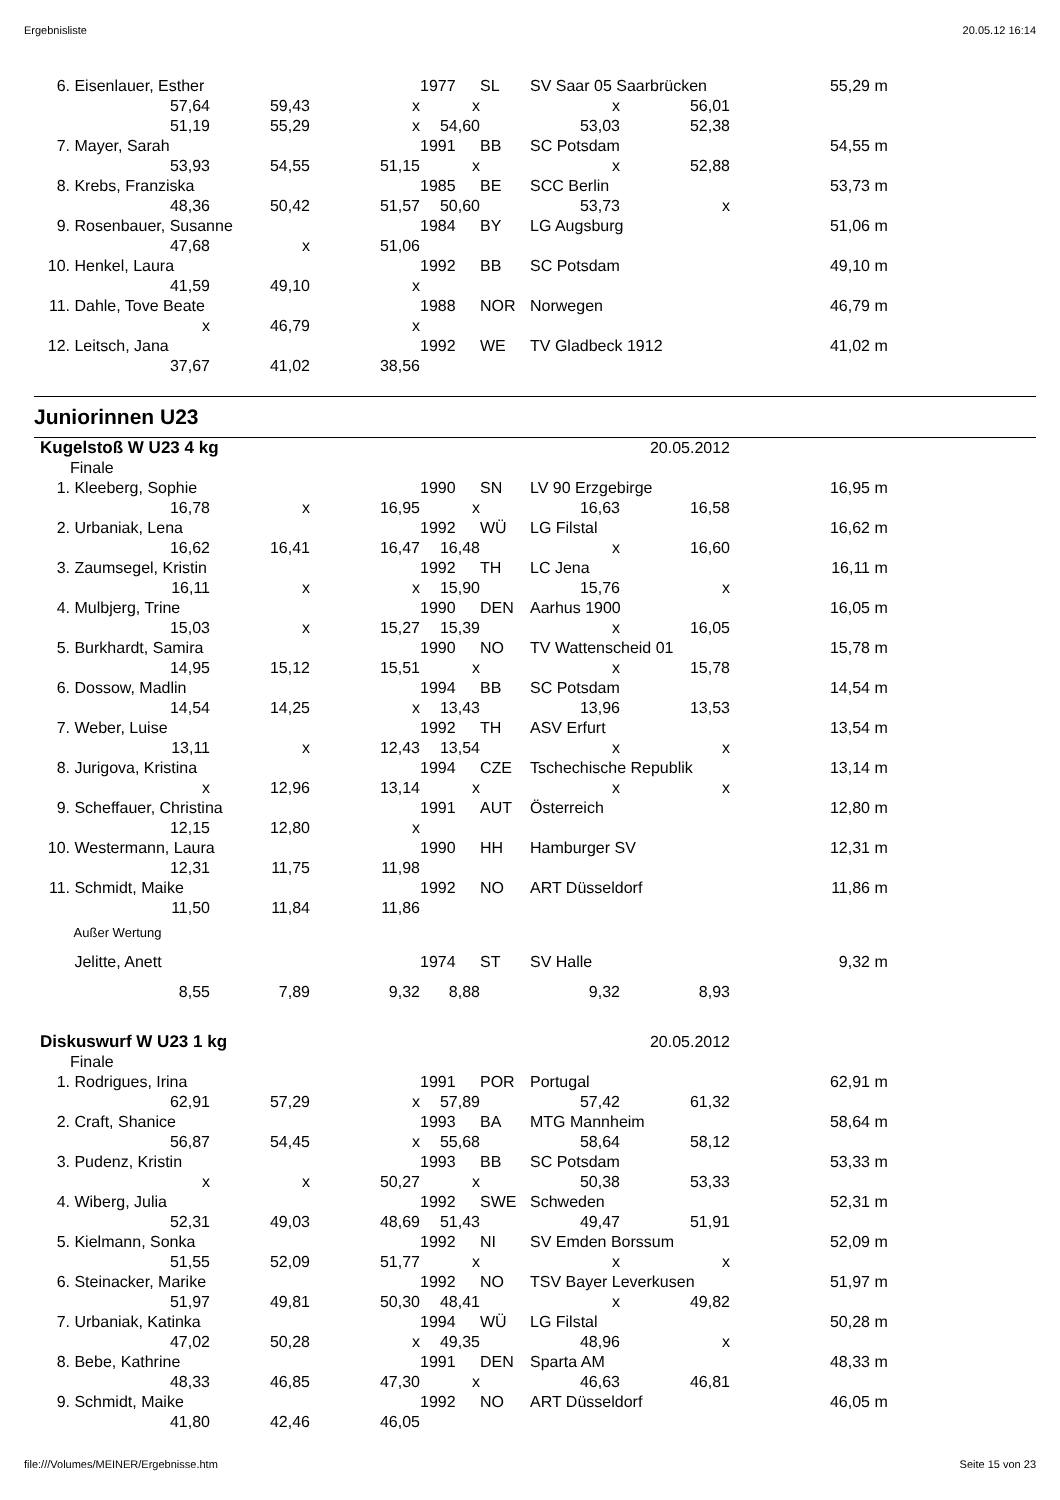Ergebnisliste 20.05.12 16:14
| 6. | Eisenlauer, Esther | | | 1977 | SL | SV Saar 05 Saarbrücken | | 55,29 | m |
| | 57,64 | 59,43 | x | x | | x | 56,01 | | |
| | 51,19 | 55,29 | x | 54,60 | | 53,03 | 52,38 | | |
| 7. | Mayer, Sarah | | | 1991 | BB | SC Potsdam | | 54,55 | m |
| | 53,93 | 54,55 | 51,15 | x | | x | 52,88 | | |
| 8. | Krebs, Franziska | | | 1985 | BE | SCC Berlin | | 53,73 | m |
| | 48,36 | 50,42 | 51,57 | 50,60 | | 53,73 | x | | |
| 9. | Rosenbauer, Susanne | | | 1984 | BY | LG Augsburg | | 51,06 | m |
| | 47,68 | x | 51,06 | | | | | | |
| 10. | Henkel, Laura | | | 1992 | BB | SC Potsdam | | 49,10 | m |
| | 41,59 | 49,10 | x | | | | | | |
| 11. | Dahle, Tove Beate | | | 1988 | NOR | Norwegen | | 46,79 | m |
| | x | 46,79 | x | | | | | | |
| 12. | Leitsch, Jana | | | 1992 | WE | TV Gladbeck 1912 | | 41,02 | m |
| | 37,67 | 41,02 | 38,56 | | | | | | |
Juniorinnen U23
| Kugelstoß W U23 4 kg | | | | | | 20.05.2012 | | | |
| | Finale | | | | | | | | |
| 1. | Kleeberg, Sophie | | | 1990 | SN | LV 90 Erzgebirge | | 16,95 | m |
| | 16,78 | x | 16,95 | x | | 16,63 | 16,58 | | |
| 2. | Urbaniak, Lena | | | 1992 | WÜ | LG Filstal | | 16,62 | m |
| | 16,62 | 16,41 | 16,47 | 16,48 | | x | 16,60 | | |
| 3. | Zaumsegel, Kristin | | | 1992 | TH | LC Jena | | 16,11 | m |
| | 16,11 | x | x | 15,90 | | 15,76 | x | | |
| 4. | Mulbjerg, Trine | | | 1990 | DEN | Aarhus 1900 | | 16,05 | m |
| | 15,03 | x | 15,27 | 15,39 | | x | 16,05 | | |
| 5. | Burkhardt, Samira | | | 1990 | NO | TV Wattenscheid 01 | | 15,78 | m |
| | 14,95 | 15,12 | 15,51 | x | | x | 15,78 | | |
| 6. | Dossow, Madlin | | | 1994 | BB | SC Potsdam | | 14,54 | m |
| | 14,54 | 14,25 | x | 13,43 | | 13,96 | 13,53 | | |
| 7. | Weber, Luise | | | 1992 | TH | ASV Erfurt | | 13,54 | m |
| | 13,11 | x | 12,43 | 13,54 | | x | x | | |
| 8. | Jurigova, Kristina | | | 1994 | CZE | Tschechische Republik | | 13,14 | m |
| | x | 12,96 | 13,14 | x | | x | x | | |
| 9. | Scheffauer, Christina | | | 1991 | AUT | Österreich | | 12,80 | m |
| | 12,15 | 12,80 | x | | | | | | |
| 10. | Westermann, Laura | | | 1990 | HH | Hamburger SV | | 12,31 | m |
| | 12,31 | 11,75 | 11,98 | | | | | | |
| 11. | Schmidt, Maike | | | 1992 | NO | ART Düsseldorf | | 11,86 | m |
| | 11,50 | 11,84 | 11,86 | | | | | | |
| | Außer Wertung | | | | | | | | |
| | Jelitte, Anett | | | 1974 | ST | SV Halle | | 9,32 | m |
| | 8,55 | 7,89 | 9,32 | 8,88 | | 9,32 | 8,93 | | |
| Diskuswurf W U23 1 kg | | | | | | 20.05.2012 | | | |
| | Finale | | | | | | | | |
| 1. | Rodrigues, Irina | | | 1991 | POR | Portugal | | 62,91 | m |
| | 62,91 | 57,29 | x | 57,89 | | 57,42 | 61,32 | | |
| 2. | Craft, Shanice | | | 1993 | BA | MTG Mannheim | | 58,64 | m |
| | 56,87 | 54,45 | x | 55,68 | | 58,64 | 58,12 | | |
| 3. | Pudenz, Kristin | | | 1993 | BB | SC Potsdam | | 53,33 | m |
| | x | x | 50,27 | x | | 50,38 | 53,33 | | |
| 4. | Wiberg, Julia | | | 1992 | SWE | Schweden | | 52,31 | m |
| | 52,31 | 49,03 | 48,69 | 51,43 | | 49,47 | 51,91 | | |
| 5. | Kielmann, Sonka | | | 1992 | NI | SV Emden Borssum | | 52,09 | m |
| | 51,55 | 52,09 | 51,77 | x | | x | x | | |
| 6. | Steinacker, Marike | | | 1992 | NO | TSV Bayer Leverkusen | | 51,97 | m |
| | 51,97 | 49,81 | 50,30 | 48,41 | | x | 49,82 | | |
| 7. | Urbaniak, Katinka | | | 1994 | WÜ | LG Filstal | | 50,28 | m |
| | 47,02 | 50,28 | x | 49,35 | | 48,96 | x | | |
| 8. | Bebe, Kathrine | | | 1991 | DEN | Sparta AM | | 48,33 | m |
| | 48,33 | 46,85 | 47,30 | x | | 46,63 | 46,81 | | |
| 9. | Schmidt, Maike | | | 1992 | NO | ART Düsseldorf | | 46,05 | m |
| | 41,80 | 42,46 | 46,05 | | | | | | |
file:///Volumes/MEINER/Ergebnisse.htm Seite 15 von 23